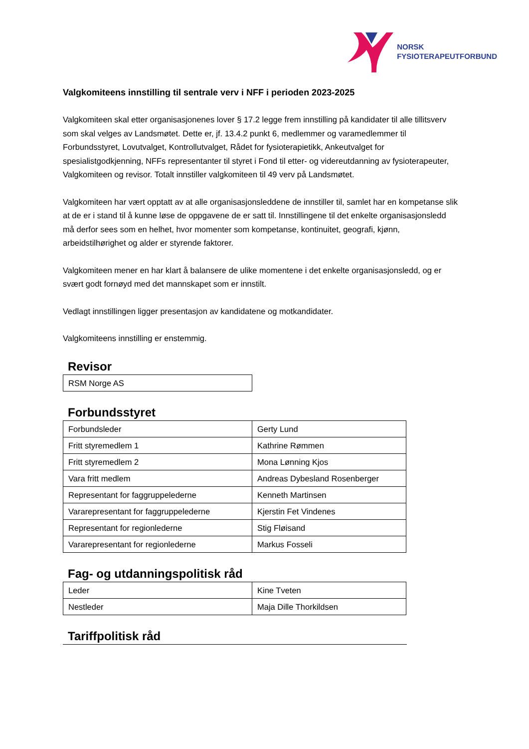NORSK
FYSIOTERAPEUTFORBUND
Valgkomiteens innstilling til sentrale verv i NFF i perioden 2023-2025
Valgkomiteen skal etter organisasjonenes lover § 17.2 legge frem innstilling på kandidater til alle tillitsverv som skal velges av Landsmøtet. Dette er, jf. 13.4.2 punkt 6, medlemmer og varamedlemmer til Forbundsstyret, Lovutvalget, Kontrollutvalget, Rådet for fysioterapietikk, Ankeutvalget for spesialistgodkjenning, NFFs representanter til styret i Fond til etter- og videreutdanning av fysioterapeuter, Valgkomiteen og revisor. Totalt innstiller valgkomiteen til 49 verv på Landsmøtet.
Valgkomiteen har vært opptatt av at alle organisasjonsleddene de innstiller til, samlet har en kompetanse slik at de er i stand til å kunne løse de oppgavene de er satt til. Innstillingene til det enkelte organisasjonsledd må derfor sees som en helhet, hvor momenter som kompetanse, kontinuitet, geografi, kjønn, arbeidstilhørighet og alder er styrende faktorer.
Valgkomiteen mener en har klart å balansere de ulike momentene i det enkelte organisasjonsledd, og er svært godt fornøyd med det mannskapet som er innstilt.
Vedlagt innstillingen ligger presentasjon av kandidatene og motkandidater.
Valgkomiteens innstilling er enstemmig.
Revisor
| RSM Norge AS |
Forbundsstyret
| Forbundsleder | Gerty Lund |
| Fritt styremedlem 1 | Kathrine Rømmen |
| Fritt styremedlem 2 | Mona Lønning Kjos |
| Vara fritt medlem | Andreas Dybesland Rosenberger |
| Representant for faggruppelederne | Kenneth Martinsen |
| Vararepresentant for faggruppelederne | Kjerstin Fet Vindenes |
| Representant for regionlederne | Stig Fløisand |
| Vararepresentant for regionlederne | Markus Fosseli |
Fag- og utdanningspolitisk råd
| Leder | Kine Tveten |
| Nestleder | Maja Dille Thorkildsen |
Tariffpolitisk råd